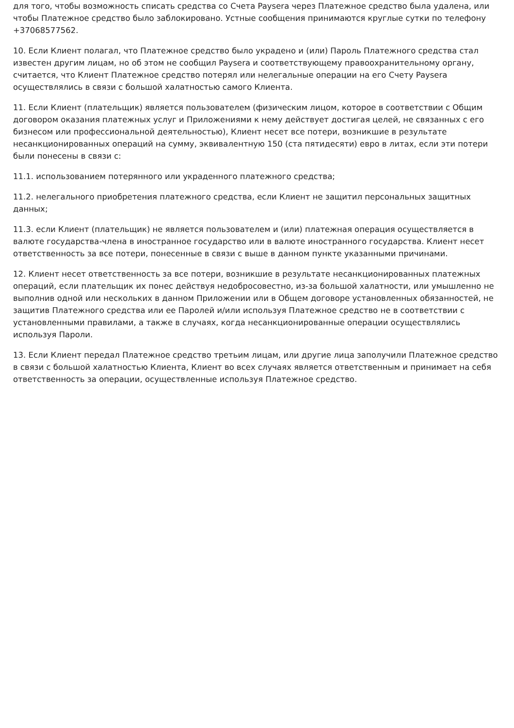для того, чтобы возможность списать средства со Счета Paysera через Платежное средство была удалена, или чтобы Платежное средство было заблокировано. Устные сообщения принимаются круглые сутки по телефону +37068577562.
10. Если Клиент полагал, что Платежное средство было украдено и (или) Пароль Платежного средства стал известен другим лицам, но об этом не сообщил Paysera и соответствующему правоохранительному органу, считается, что Клиент Платежное средство потерял или нелегальные операции на его Счету Paysera осуществлялись в связи с большой халатностью самого Клиента.
11. Если Клиент (плательщик) является пользователем (физическим лицом, которое в соответствии с Общим договором оказания платежных услуг и Приложениями к нему действует достигая целей, не связанных с его бизнесом или профессиональной деятельностью), Клиент несет все потери, возникшие в результате несанкционированных операций на сумму, эквивалентную 150 (ста пятидесяти) евро в литах, если эти потери были понесены в связи с:
11.1. использованием потерянного или украденного платежного средства;
11.2. нелегального приобретения платежного средства, если Клиент не защитил персональных защитных данных;
11.3. если Клиент (плательщик) не является пользователем и (или) платежная операция осуществляется в валюте государства-члена в иностранное государство или в валюте иностранного государства. Клиент несет ответственность за все потери, понесенные в связи с выше в данном пункте указанными причинами.
12. Клиент несет ответственность за все потери, возникшие в результате несанкционированных платежных операций, если плательщик их понес действуя недобросовестно, из-за большой халатности, или умышленно не выполнив одной или нескольких в данном Приложении или в Общем договоре установленных обязанностей, не защитив Платежного средства или ее Паролей и/или используя Платежное средство не в соответствии с установленными правилами, а также в случаях, когда несанкционированные операции осуществлялись используя Пароли.
13. Если Клиент передал Платежное средство третьим лицам, или другие лица заполучили Платежное средство в связи с большой халатностью Клиента, Клиент во всех случаях является ответственным и принимает на себя ответственность за операции, осуществленные используя Платежное средство.